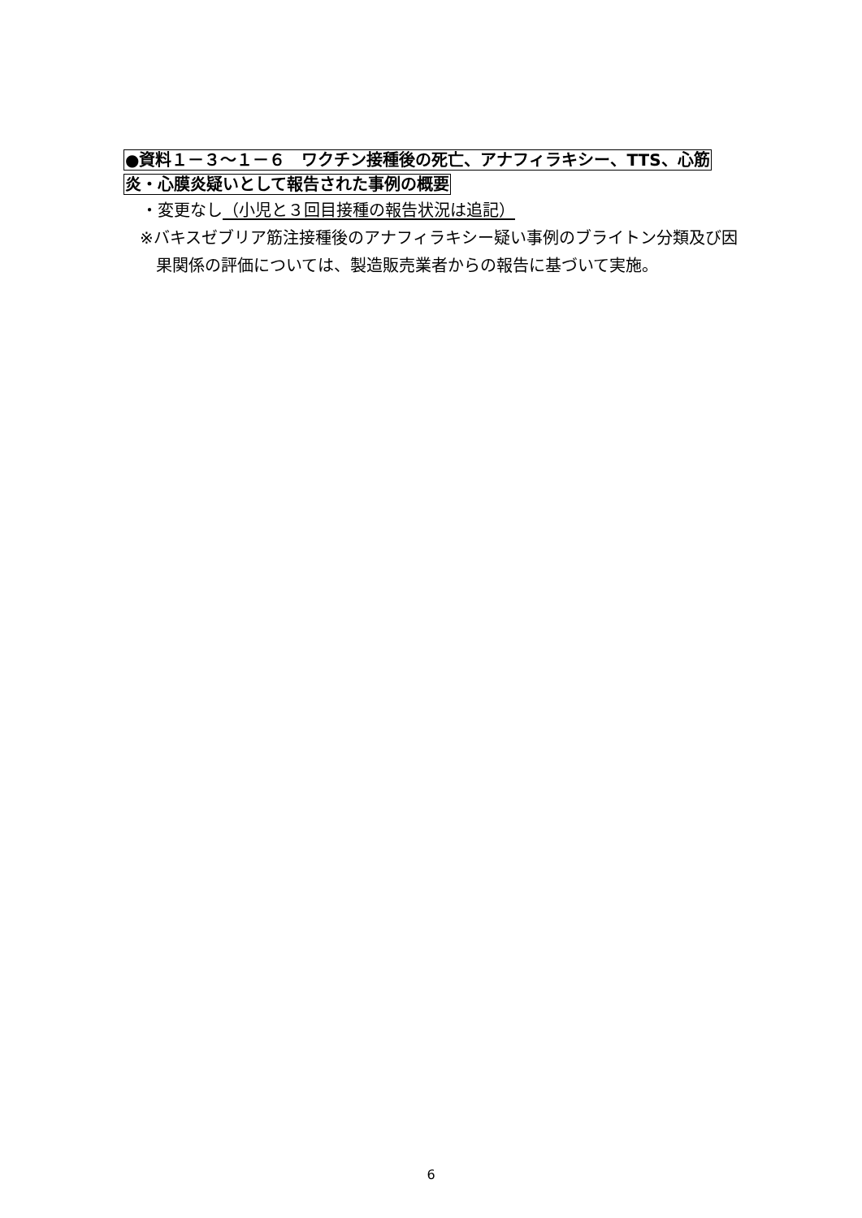●資料１－３～１－６　ワクチン接種後の死亡、アナフィラキシー、TTS、心筋
炎・心膜炎疑いとして報告された事例の概要
・変更なし（小児と３回目接種の報告状況は追記）
※バキスゼブリア筋注接種後のアナフィラキシー疑い事例のブライトン分類及び因果関係の評価については、製造販売業者からの報告に基づいて実施。
6